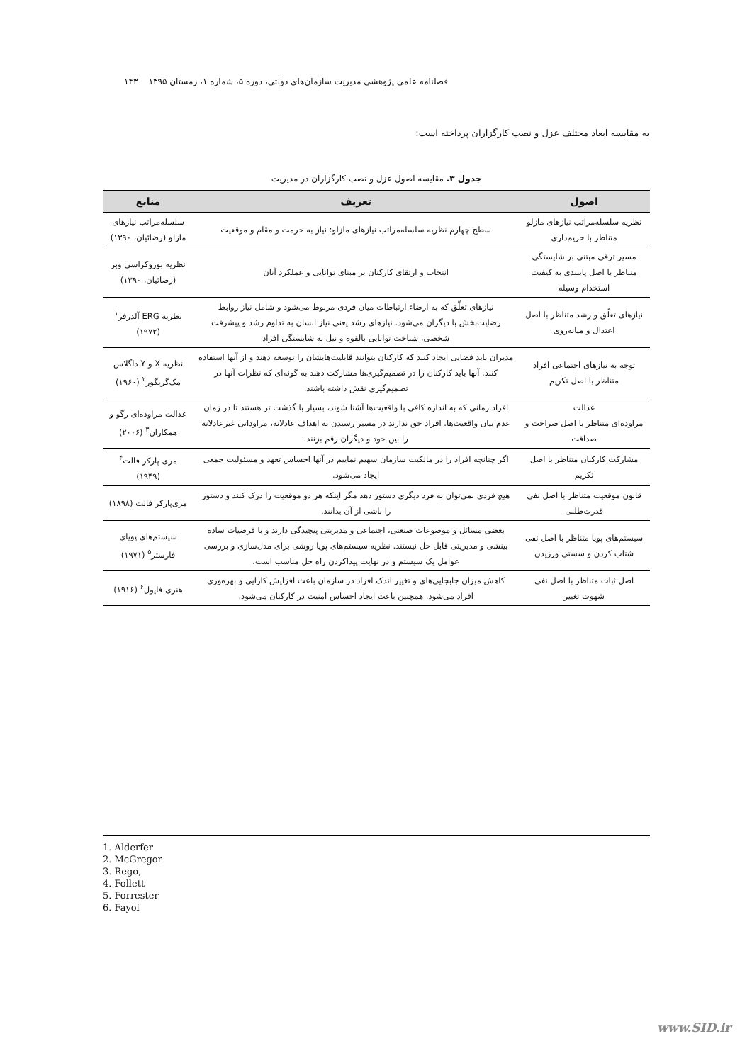فصلنامه علمی پژوهشی مدیریت سازمان‌های دولتی، دوره ۵، شماره ۱، زمستان ۱۳۹۵ ۱۴۳
به مقایسه ابعاد مختلف عزل و نصب کارگزاران پرداخته است:
جدول ۳. مقایسه اصول عزل و نصب کارگزاران در مدیریت
| اصول | تعریف | منابع |
| --- | --- | --- |
| نظریه سلسله‌مراتب نیازهای مازلو متناظر با حریم‌داری | سطح چهارم نظریه سلسله‌مراتب نیازهای مازلو: نیاز به حرمت و مقام و موقعیت | سلسله‌مراتب نیازهای مازلو (رضائیان، ۱۳۹۰) |
| مسیر ترقی مبتنی بر شایستگی متناظر با اصل پایبندی به کیفیت استخدام وسیله | انتخاب و ارتقای کارکنان بر مبنای توانایی و عملکرد آنان | نظریه بوروکراسی وبر (رضائیان، ۱۳۹۰) |
| نیازهای تعلّق و رشد متناظر با اصل اعتدال و میانه‌روی | نیازهای تعلّق که به ارضاء ارتباطات میان فردی مربوط می‌شود و شامل نیاز روابط رضایت‌بخش با دیگران می‌شود. نیازهای رشد یعنی نیاز انسان به تداوم رشد و پیشرفت شخصی، شناخت توانایی بالقوه و نیل به شایستگی افراد | نظریه ERG آلدرفر<sup>۱</sup> (۱۹۷۲) |
| توجه به نیازهای اجتماعی افراد متناظر با اصل تکریم | مدیران باید فضایی ایجاد کنند که کارکنان بتوانند قابلیت‌هایشان را توسعه دهند و از آنها استفاده کنند. آنها باید کارکنان را در تصمیم‌گیری‌ها مشارکت دهند به گونه‌ای که نظرات آنها در تصمیم‌گیری نقش داشته باشند. | نظریه X و Y داگلاس مک‌گریگور<sup>۲</sup> (۱۹۶۰) |
| عدالت مراوده‌ای متناظر با اصل صراحت و صداقت | افراد زمانی که به اندازه کافی با واقعیت‌ها آشنا شوند، بسیار با گذشت تر هستند تا در زمان عدم بیان واقعیت‌ها. افراد حق ندارند در مسیر رسیدن به اهداف عادلانه، مراوداتی غیرعادلانه را بین خود و دیگران رقم بزنند. | عدالت مراوده‌ای رگو و همکاران<sup>۳</sup> (۲۰۰۶) |
| مشارکت کارکنان متناظر با اصل تکریم | اگر چنانچه افراد را در مالکیت سازمان سهیم نماییم در آنها احساس تعهد و مسئولیت جمعی ایجاد می‌شود. | مری پارکر فالت<sup>۴</sup> (۱۹۴۹) |
| قانون موقعیت متناظر با اصل نفی قدرت‌طلبی | هیچ فردی نمی‌توان به فرد دیگری دستور دهد مگر اینکه هر دو موقعیت را درک کنند و دستور را ناشی از آن بدانند. | مری‌پارکر فالت (۱۸۹۸) |
| سیستم‌های پویا متناظر با اصل نفی شتاب کردن و سستی ورزیدن | بعضی مسائل و موضوعات صنعتی، اجتماعی و مدیریتی پیچیدگی دارند و با فرضیات ساده بینشی و مدیریتی قابل حل نیستند. نظریه سیستم‌های پویا روشی برای مدل‌سازی و بررسی عوامل یک سیستم و در نهایت پیداکردن راه حل مناسب است. | سیستم‌های پویای فارستر<sup>۵</sup> (۱۹۷۱) |
| اصل ثبات متناظر با اصل نفی شهوت تغییر | کاهش میزان جابجایی‌های و تغییر اندک افراد در سازمان باعث افزایش کارایی و بهره‌وری افراد می‌شود. همچنین باعث ایجاد احساس امنیت در کارکنان می‌شود. | هنری فایول<sup>۶</sup> (۱۹۱۶) |
1. Alderfer
2. McGregor
3. Rego,
4. Follett
5. Forrester
6. Fayol
www.SID.ir